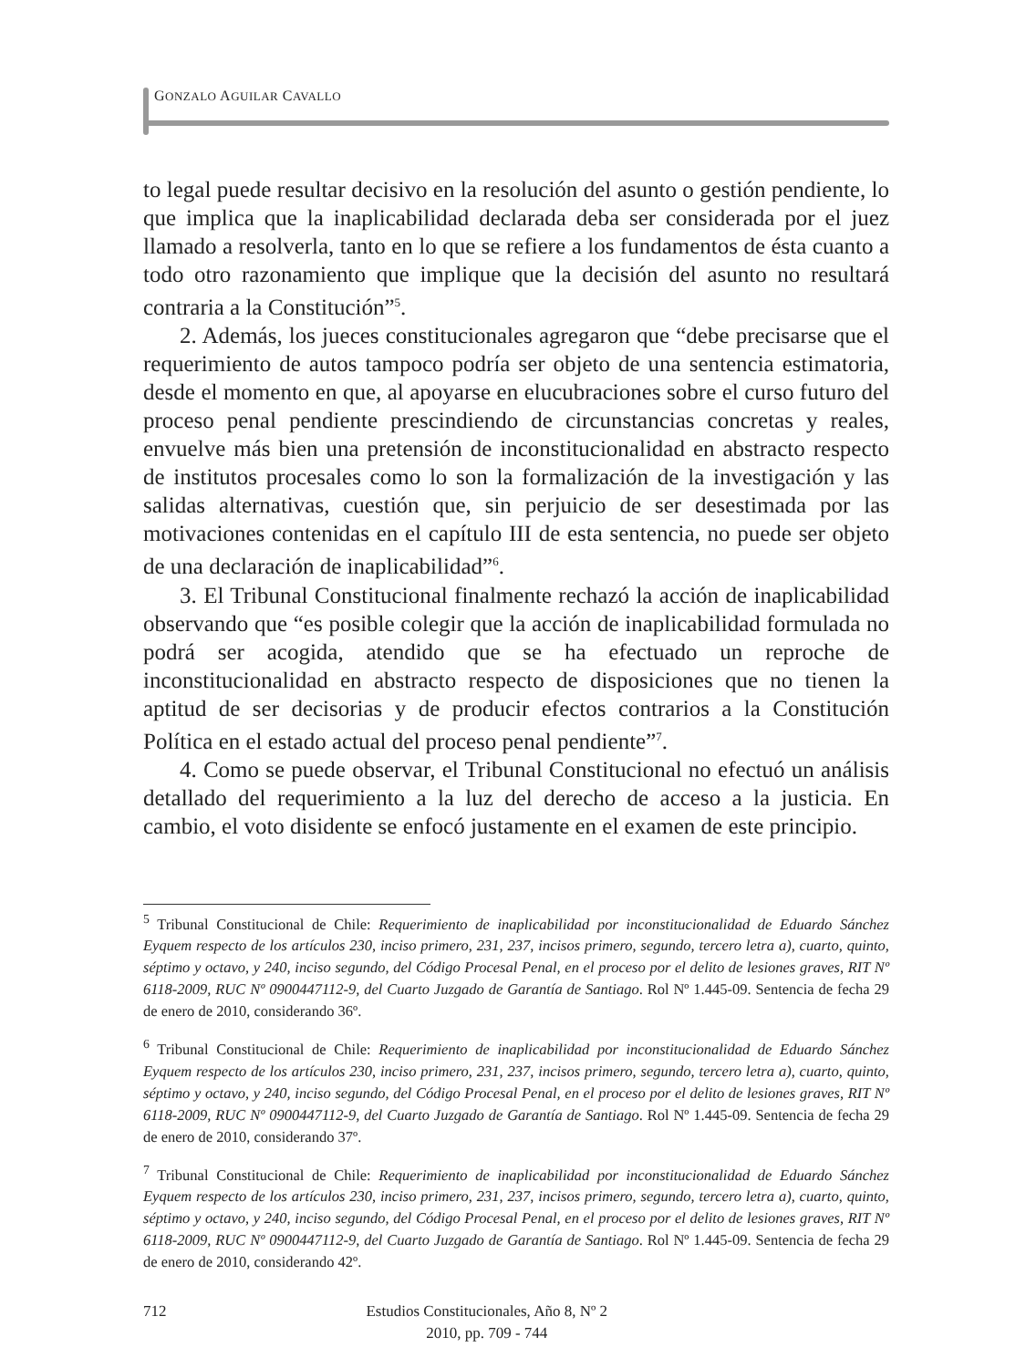GONZALO AGUILAR CAVALLO
to legal puede resultar decisivo en la resolución del asunto o gestión pendiente, lo que implica que la inaplicabilidad declarada deba ser considerada por el juez llamado a resolverla, tanto en lo que se refiere a los fundamentos de ésta cuanto a todo otro razonamiento que implique que la decisión del asunto no resultará contraria a la Constitución”<sup>5</sup>.
2. Además, los jueces constitucionales agregaron que “debe precisarse que el requerimiento de autos tampoco podría ser objeto de una sentencia estimatoria, desde el momento en que, al apoyarse en elucubraciones sobre el curso futuro del proceso penal pendiente prescindiendo de circunstancias concretas y reales, envuelve más bien una pretensión de inconstitucionalidad en abstracto respecto de institutos procesales como lo son la formalización de la investigación y las salidas alternativas, cuestión que, sin perjuicio de ser desestimada por las motivaciones contenidas en el capítulo III de esta sentencia, no puede ser objeto de una declaración de inaplicabilidad”<sup>6</sup>.
3. El Tribunal Constitucional finalmente rechazó la acción de inaplicabilidad observando que “es posible colegir que la acción de inaplicabilidad formulada no podrá ser acogida, atendido que se ha efectuado un reproche de inconstitucionalidad en abstracto respecto de disposiciones que no tienen la aptitud de ser decisorias y de producir efectos contrarios a la Constitución Política en el estado actual del proceso penal pendiente”<sup>7</sup>.
4. Como se puede observar, el Tribunal Constitucional no efectuó un análisis detallado del requerimiento a la luz del derecho de acceso a la justicia. En cambio, el voto disidente se enfocó justamente en el examen de este principio.
<sup>5</sup> Tribunal Constitucional de Chile: Requerimiento de inaplicabilidad por inconstitucionalidad de Eduardo Sánchez Eyquem respecto de los artículos 230, inciso primero, 231, 237, incisos primero, segundo, tercero letra a), cuarto, quinto, séptimo y octavo, y 240, inciso segundo, del Código Procesal Penal, en el proceso por el delito de lesiones graves, RIT Nº 6118-2009, RUC Nº 0900447112-9, del Cuarto Juzgado de Garantía de Santiago. Rol Nº 1.445-09. Sentencia de fecha 29 de enero de 2010, considerando 36º.
<sup>6</sup> Tribunal Constitucional de Chile: Requerimiento de inaplicabilidad por inconstitucionalidad de Eduardo Sánchez Eyquem respecto de los artículos 230, inciso primero, 231, 237, incisos primero, segundo, tercero letra a), cuarto, quinto, séptimo y octavo, y 240, inciso segundo, del Código Procesal Penal, en el proceso por el delito de lesiones graves, RIT Nº 6118-2009, RUC Nº 0900447112-9, del Cuarto Juzgado de Garantía de Santiago. Rol Nº 1.445-09. Sentencia de fecha 29 de enero de 2010, considerando 37º.
<sup>7</sup> Tribunal Constitucional de Chile: Requerimiento de inaplicabilidad por inconstitucionalidad de Eduardo Sánchez Eyquem respecto de los artículos 230, inciso primero, 231, 237, incisos primero, segundo, tercero letra a), cuarto, quinto, séptimo y octavo, y 240, inciso segundo, del Código Procesal Penal, en el proceso por el delito de lesiones graves, RIT Nº 6118-2009, RUC Nº 0900447112-9, del Cuarto Juzgado de Garantía de Santiago. Rol Nº 1.445-09. Sentencia de fecha 29 de enero de 2010, considerando 42º.
712 Estudios Constitucionales, Año 8, Nº 2
2010, pp. 709 - 744